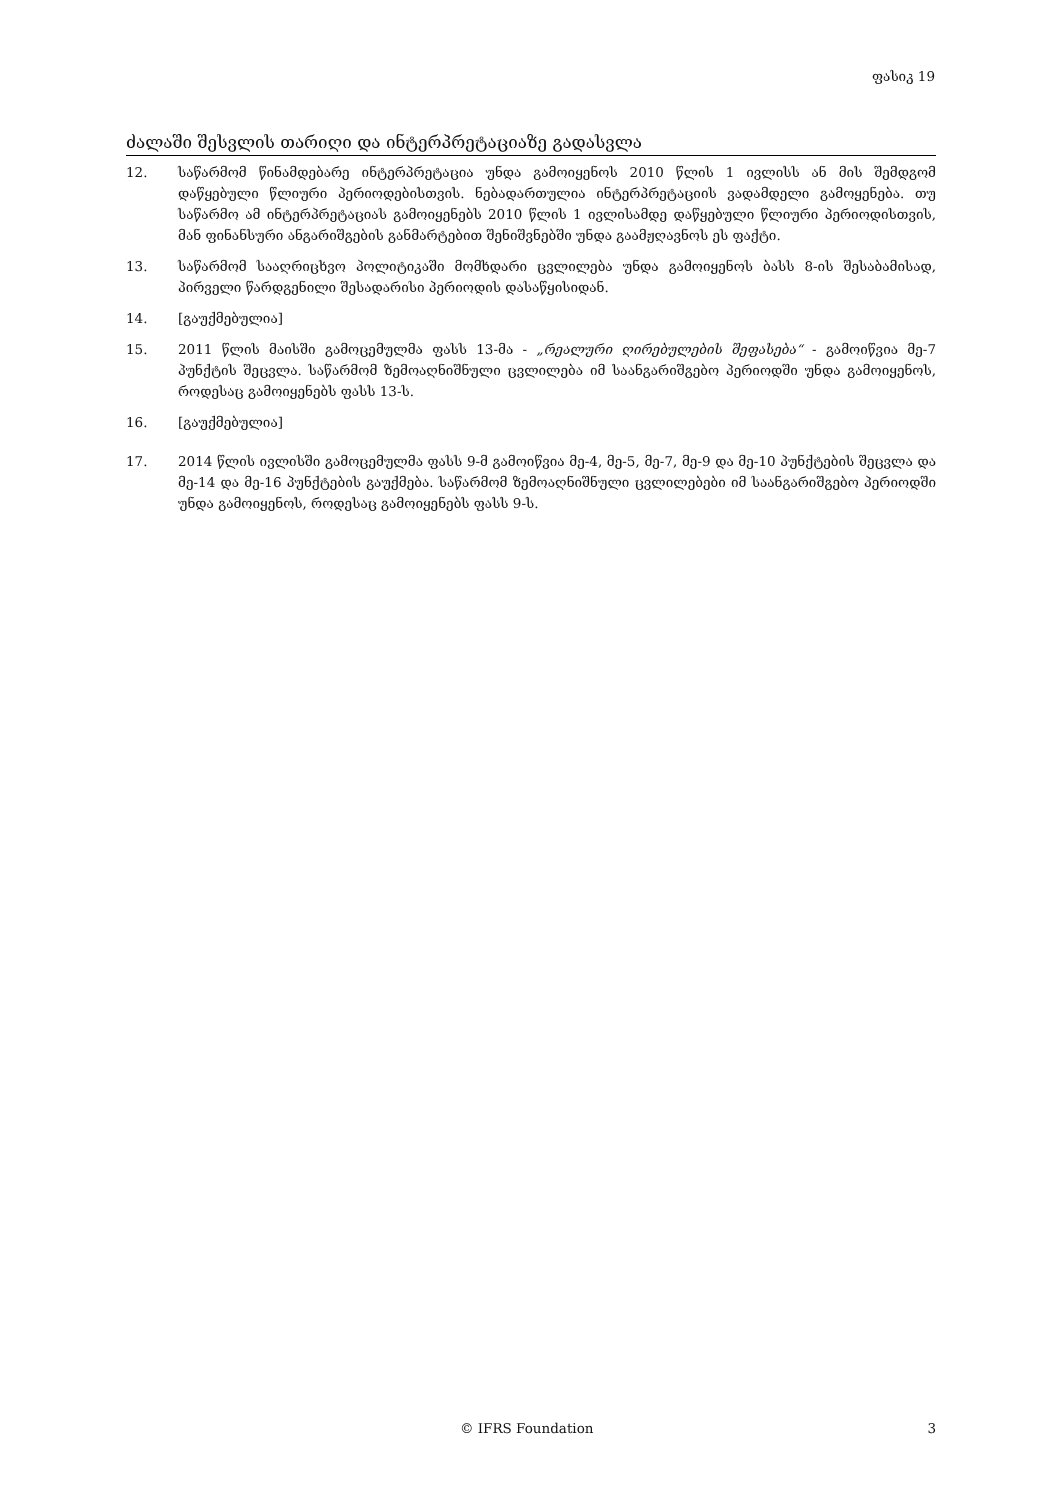ფასიკ 19
ძალაში შესვლის თარიღი და ინტერპრეტაციაზე გადასვლა
12. საწარმომ წინამდებარე ინტერპრეტაცია უნდა გამოიყენოს 2010 წლის 1 ივლისს ან მის შემდგომ დაწყებული წლიური პერიოდებისთვის. ნებადართულია ინტერპრეტაციის ვადამდელი გამოყენება. თუ საწარმო ამ ინტერპრეტაციას გამოიყენებს 2010 წლის 1 ივლისამდე დაწყებული წლიური პერიოდისთვის, მან ფინანსური ანგარიშგების განმარტებით შენიშვნებში უნდა გაამჟღავნოს ეს ფაქტი.
13. საწარმომ სააღრიცხვო პოლიტიკაში მომხდარი ცვლილება უნდა გამოიყენოს ბასს 8-ის შესაბამისად, პირველი წარდგენილი შესადარისი პერიოდის დასაწყისიდან.
14. [გაუქმებულია]
15. 2011 წლის მაისში გამოცემულმა ფასს 13-მა - „რეალური ღირებულების შეფასება“ - გამოიწვია მე-7 პუნქტის შეცვლა. საწარმომ ზემოაღნიშნული ცვლილება იმ საანგარიშგებო პერიოდში უნდა გამოიყენოს, როდესაც გამოიყენებს ფასს 13-ს.
16. [გაუქმებულია]
17. 2014 წლის ივლისში გამოცემულმა ფასს 9-მ გამოიწვია მე-4, მე-5, მე-7, მე-9 და მე-10 პუნქტების შეცვლა და მე-14 და მე-16 პუნქტების გაუქმება. საწარმომ ზემოაღნიშნული ცვლილებები იმ საანგარიშგებო პერიოდში უნდა გამოიყენოს, როდესაც გამოიყენებს ფასს 9-ს.
© IFRS Foundation 3